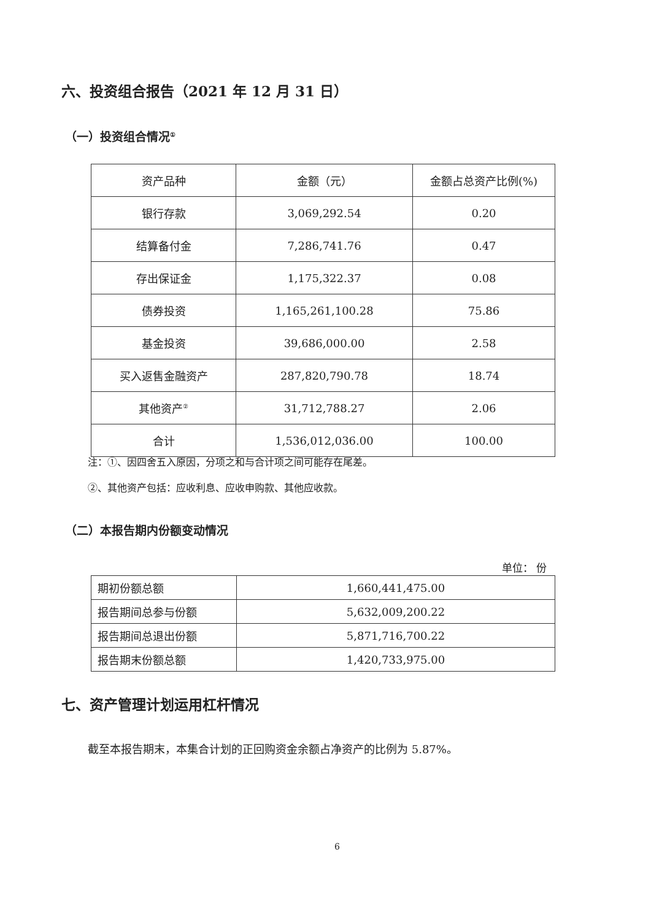六、投资组合报告（2021 年 12 月 31 日）
（一）投资组合情况<sup>①</sup>
| 资产品种 | 金额（元） | 金额占总资产比例(%) |
| --- | --- | --- |
| 银行存款 | 3,069,292.54 | 0.20 |
| 结算备付金 | 7,286,741.76 | 0.47 |
| 存出保证金 | 1,175,322.37 | 0.08 |
| 债券投资 | 1,165,261,100.28 | 75.86 |
| 基金投资 | 39,686,000.00 | 2.58 |
| 买入返售金融资产 | 287,820,790.78 | 18.74 |
| 其他资产<sup>②</sup> | 31,712,788.27 | 2.06 |
| 合计 | 1,536,012,036.00 | 100.00 |
注：①、因四舍五入原因，分项之和与合计项之间可能存在尾差。
②、其他资产包括：应收利息、应收申购款、其他应收款。
（二）本报告期内份额变动情况
单位： 份
| 期初份额总额 | 1,660,441,475.00 |
| 报告期间总参与份额 | 5,632,009,200.22 |
| 报告期间总退出份额 | 5,871,716,700.22 |
| 报告期末份额总额 | 1,420,733,975.00 |
七、资产管理计划运用杠杆情况
截至本报告期末，本集合计划的正回购资金余额占净资产的比例为 5.87%。
6